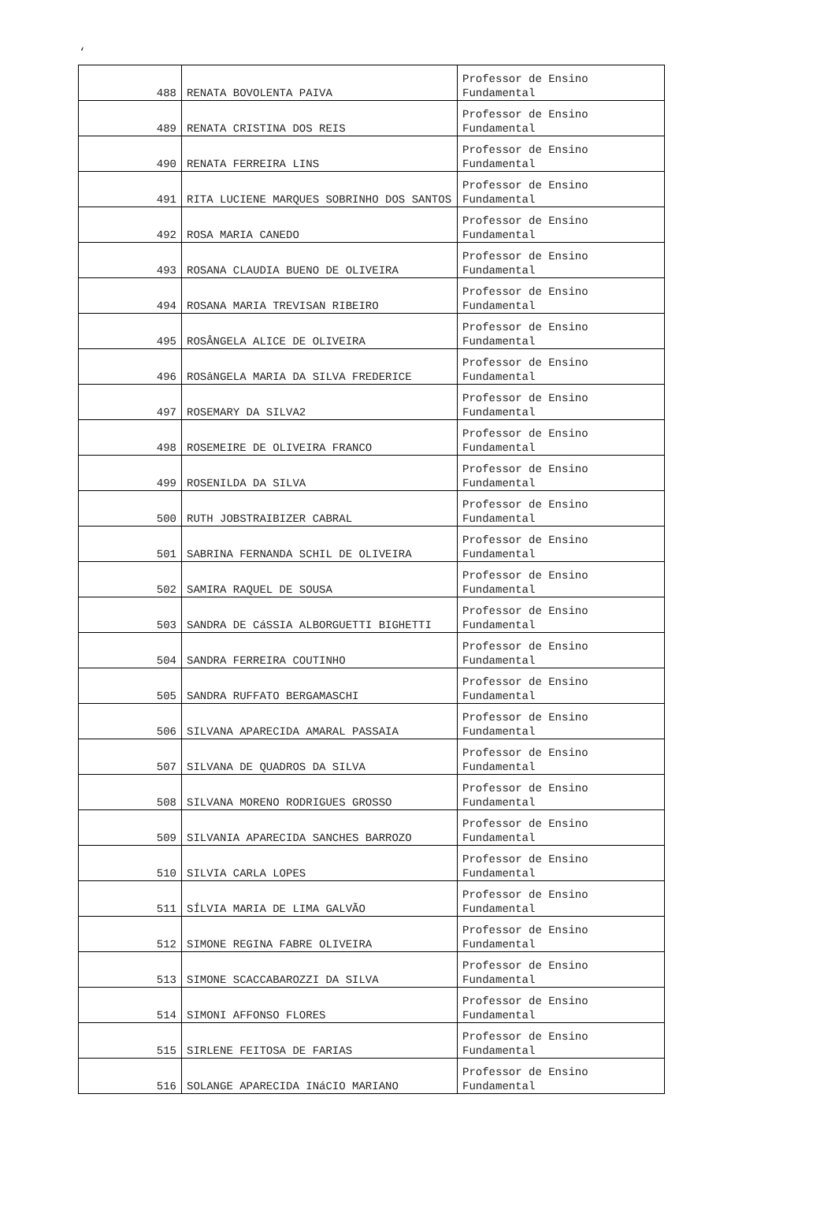‘
| 488 | RENATA BOVOLENTA PAIVA | Professor de Ensino Fundamental |
| 489 | RENATA CRISTINA DOS REIS | Professor de Ensino Fundamental |
| 490 | RENATA FERREIRA LINS | Professor de Ensino Fundamental |
| 491 | RITA LUCIENE MARQUES SOBRINHO DOS SANTOS | Professor de Ensino Fundamental |
| 492 | ROSA MARIA CANEDO | Professor de Ensino Fundamental |
| 493 | ROSANA CLAUDIA BUENO DE OLIVEIRA | Professor de Ensino Fundamental |
| 494 | ROSANA MARIA TREVISAN RIBEIRO | Professor de Ensino Fundamental |
| 495 | ROSÂNGELA ALICE DE OLIVEIRA | Professor de Ensino Fundamental |
| 496 | ROSâNGELA MARIA DA SILVA FREDERICE | Professor de Ensino Fundamental |
| 497 | ROSEMARY DA SILVA2 | Professor de Ensino Fundamental |
| 498 | ROSEMEIRE DE OLIVEIRA FRANCO | Professor de Ensino Fundamental |
| 499 | ROSENILDA DA SILVA | Professor de Ensino Fundamental |
| 500 | RUTH JOBSTRAIBIZER CABRAL | Professor de Ensino Fundamental |
| 501 | SABRINA FERNANDA SCHIL DE OLIVEIRA | Professor de Ensino Fundamental |
| 502 | SAMIRA RAQUEL DE SOUSA | Professor de Ensino Fundamental |
| 503 | SANDRA DE CáSSIA ALBORGUETTI BIGHETTI | Professor de Ensino Fundamental |
| 504 | SANDRA FERREIRA COUTINHO | Professor de Ensino Fundamental |
| 505 | SANDRA RUFFATO BERGAMASCHI | Professor de Ensino Fundamental |
| 506 | SILVANA APARECIDA AMARAL PASSAIA | Professor de Ensino Fundamental |
| 507 | SILVANA DE QUADROS DA SILVA | Professor de Ensino Fundamental |
| 508 | SILVANA MORENO RODRIGUES GROSSO | Professor de Ensino Fundamental |
| 509 | SILVANIA APARECIDA SANCHES BARROZO | Professor de Ensino Fundamental |
| 510 | SILVIA CARLA LOPES | Professor de Ensino Fundamental |
| 511 | SÍLVIA MARIA DE LIMA GALVÃO | Professor de Ensino Fundamental |
| 512 | SIMONE REGINA FABRE OLIVEIRA | Professor de Ensino Fundamental |
| 513 | SIMONE SCACCABAROZZI DA SILVA | Professor de Ensino Fundamental |
| 514 | SIMONI AFFONSO FLORES | Professor de Ensino Fundamental |
| 515 | SIRLENE FEITOSA DE FARIAS | Professor de Ensino Fundamental |
| 516 | SOLANGE APARECIDA INáCIO MARIANO | Professor de Ensino Fundamental |